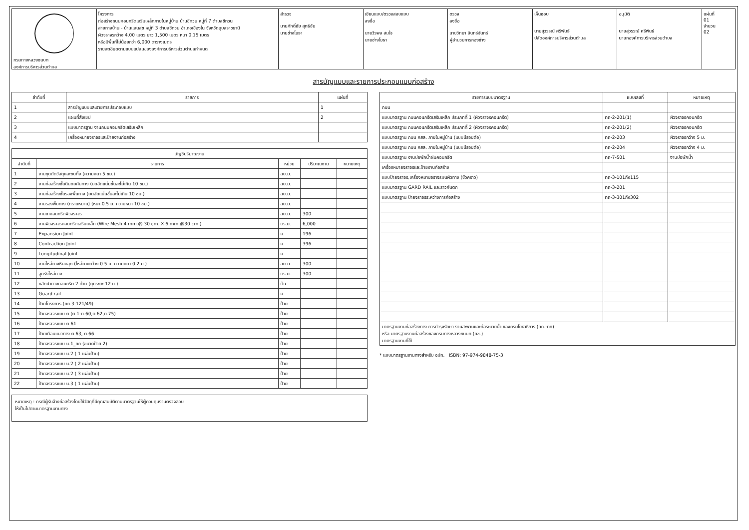กรมทางหลวงชนบท
องค์การบริหารส่วนตำบล
โครงการ
ก่อสร้างถนนคอนกรีตเสริมเหล็กภายในหมู่บ้าน บ้านชีทวน หมู่ที่ 7 ตำบลชีทวน
สายทางบ้าน - บ้านแสนสุข หมู่ที่ 3 ตำบลชีทวน อำเภอเขื่องใน จังหวัดอุบลราชธานี
ผิวจราจรกว้าง 4.00 เมตร ยาว 1,500 เมตร หนา 0.15 เมตร
หรือมีพื้นที่ไม่น้อยกว่า 6,000 ตารางเมตร
รายละเอียดตามแบบแปลนขององค์การบริหารส่วนตำบลกำหนด
สำรวจ
นายศักดิ์ชัย สุทธิชัย
นายช่างโยธา
เขียนแบบ/ตรวจสอบแบบ
ลงชื่อ
นายวีรพล สมใจ
นายช่างโยธา
ตรวจ
ลงชื่อ
นายวิทยา อินทร์จันทร์
ผู้อำนวยการกองช่าง
เห็นชอบ
นายสุวรรณ์ ศรีพันธ์
ปลัดองค์การบริหารส่วนตำบล
อนุมัติ
นายสุวรรณ์ ศรีพันธ์
นายกองค์การบริหารส่วนตำบล
แผ่นที่
01
จำนวน
02
สารบัญแบบและรายการประกอบแบบก่อสร้าง
| ลำดับที่ | รายการ | แผ่นที่ |
| --- | --- | --- |
| 1 | สารบัญแบบและรายการประกอบแบบ | 1 |
| 2 | แผนที่สังเขป | 2 |
| 3 | แบบมาตรฐาน งานถนนคอนกรีตเสริมเหล็ก | |
| 4 | เครื่องหมายจราจรและป้ายงานก่อสร้าง | |
| บัญชีปริมาณงาน | | | | |
| --- | --- | --- | --- | --- |
| ลำดับที่ | รายการ | หน่วย | ปริมาณงาน | หมายเหตุ |
| 1 | งานขุดตัดวัสดุและขนทิ้ง (ความหนา 5 ซม.) | ลบ.ม. | | |
| 2 | งานก่อสร้างชั้นดินถมคันทาง (บดอัดแน่นชั้นละไม่เกิน 10 ซม.) | ลบ.ม. | | |
| 3 | งานก่อสร้างชั้นรองพื้นทาง (บดอัดแน่นชั้นละไม่เกิน 10 ซม.) | ลบ.ม. | | |
| 4 | งานรองพื้นทาง (ทรายหยาบ) (หนา 0.5 ม. ความหนา 10 ซม.) | ลบ.ม. | | |
| 5 | งานเทคอนกรีตผิวจราจร | ลบ.ม. | 300 | |
| 6 | งานผิวจราจรคอนกรีตเสริมเหล็ก (Wire Mesh 4 mm.@ 30 cm. X 6 mm.@30 cm.) | ตร.ม. | 6,000 | |
| 7 | Expansion Joint | ม. | 196 | |
| 8 | Contraction Joint | ม. | 396 | |
| 9 | Longitudinal Joint | ม. | | |
| 10 | งานไหล่ทางหินคลุก (ไหล่ทางกว้าง 0.5 ม. ความหนา 0.2 ม.) | ลบ.ม. | 300 | |
| 11 | ลูกรังไหล่ทาง | ตร.ม. | 300 | |
| 12 | หลักนำทางคอนกรีต 2 ด้าน (ทุกระยะ 12 ม.) | ต้น | | |
| 13 | Guard rail | ม. | | |
| 14 | ป้ายโครงการ (ทถ.3-121/49) | ป้าย | | |
| 15 | ป้ายจราจรแบบ ต (ต.1-ต.60,ต.62,ต.75) | ป้าย | | |
| 16 | ป้ายจราจรแบบ ต.61 | ป้าย | | |
| 17 | ป้ายเตือนแนวทาง ต.63, ต.66 | ป้าย | | |
| 18 | ป้ายจราจรแบบ น.1_ทก (ขนาดป้าย 2) | ป้าย | | |
| 19 | ป้ายจราจรแบบ น.2 ( 1 แผ่นป้าย) | ป้าย | | |
| 20 | ป้ายจราจรแบบ น.2 ( 2 แผ่นป้าย) | ป้าย | | |
| 21 | ป้ายจราจรแบบ น.2 ( 3 แผ่นป้าย) | ป้าย | | |
| 22 | ป้ายจราจรแบบ น.3 ( 1 แผ่นป้าย) | ป้าย | | |
หมายเหตุ : กรณีผู้รับจ้างก่อสร้างโดยใช้วัสดุที่มีคุณสมบัติตามมาตรฐานให้ผู้ควบคุมงานตรวจสอบ
ให้เป็นไปตามมาตรฐานงานทาง
| รายการแบบมาตรฐาน | แบบเลขที่ | หมายเหตุ |
| --- | --- | --- |
| ถนน | | |
| แบบมาตรฐาน ถนนคอนกรีตเสริมเหล็ก ประเภทที่ 1 (ผิวจราจรคอนกรีต) | ทถ-2-201(1) | ผิวจราจรคอนกรีต |
| แบบมาตรฐาน ถนนคอนกรีตเสริมเหล็ก ประเภทที่ 2 (ผิวจราจรคอนกรีต) | ทถ-2-201(2) | ผิวจราจรคอนกรีต |
| แบบมาตรฐาน ถนน คสล. ภายในหมู่บ้าน (แบบมีรอยต่อ) | ทถ-2-203 | ผิวจราจรกว้าง 5 ม. |
| แบบมาตรฐาน ถนน คสล. ภายในหมู่บ้าน (แบบมีรอยต่อ) | ทถ-2-204 | ผิวจราจรกว้าง 4 ม. |
| แบบมาตรฐาน งานบ่อพักน้ำฝนคอนกรีต | ทถ-7-501 | งานบ่อพักน้ำ |
| เครื่องหมายจราจรและป้ายงานก่อสร้าง | | |
| แบบป้ายจราจร,เครื่องหมายจราจรบนผิวทาง (ชั่วคราว) | ทถ-3-101ถึง115 | |
| แบบมาตรฐาน GARD RAIL และราวกันตก | ทถ-3-201 | |
| แบบมาตรฐาน ป้ายจราจรระหว่างการก่อสร้าง | ทถ-3-301ถึง302 | |
| มาตรฐานงานก่อสร้างทาง การบำรุงรักษา งานสะพานและท่อระบายน้ำ ของกรมโยธาธิการ (ทถ.-ทถ) หรือ มาตรฐานงานก่อสร้างของกรมทางหลวงชนบท (ทช.) มาตรฐานงานที่ใช้ | | |
* แบบมาตรฐานงานทางสำหรับ อปท. ISBN: 97-974-9848-75-3